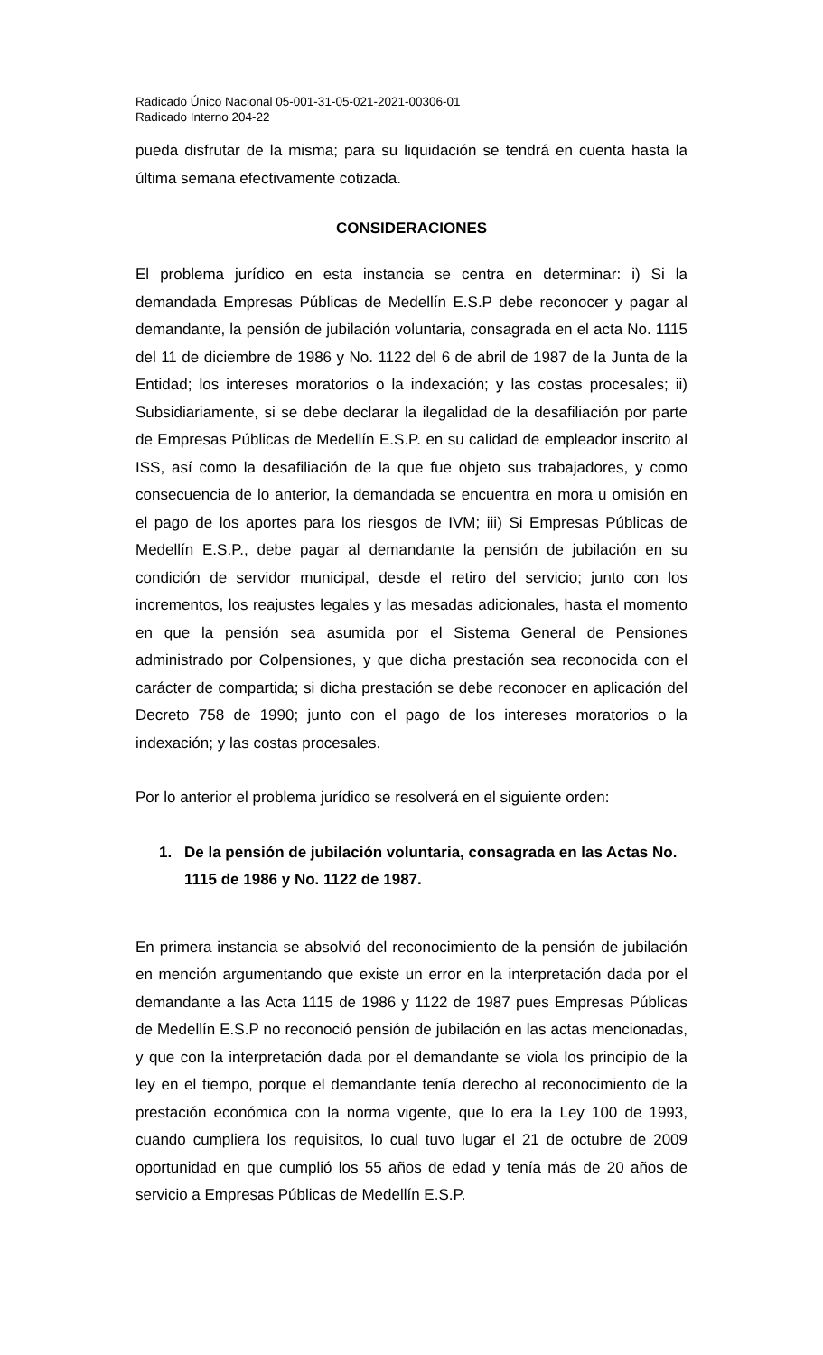Radicado Único Nacional 05-001-31-05-021-2021-00306-01
Radicado Interno 204-22
pueda disfrutar de la misma; para su liquidación se tendrá en cuenta hasta la última semana efectivamente cotizada.
CONSIDERACIONES
El problema jurídico en esta instancia se centra en determinar: i) Si la demandada Empresas Públicas de Medellín E.S.P debe reconocer y pagar al demandante, la pensión de jubilación voluntaria, consagrada en el acta No. 1115 del 11 de diciembre de 1986 y No. 1122 del 6 de abril de 1987 de la Junta de la Entidad; los intereses moratorios o la indexación; y las costas procesales; ii) Subsidiariamente, si se debe declarar la ilegalidad de la desafiliación por parte de Empresas Públicas de Medellín E.S.P. en su calidad de empleador inscrito al ISS, así como la desafiliación de la que fue objeto sus trabajadores, y como consecuencia de lo anterior, la demandada se encuentra en mora u omisión en el pago de los aportes para los riesgos de IVM; iii) Si Empresas Públicas de Medellín E.S.P., debe pagar al demandante la pensión de jubilación en su condición de servidor municipal, desde el retiro del servicio; junto con los incrementos, los reajustes legales y las mesadas adicionales, hasta el momento en que la pensión sea asumida por el Sistema General de Pensiones administrado por Colpensiones, y que dicha prestación sea reconocida con el carácter de compartida; si dicha prestación se debe reconocer en aplicación del Decreto 758 de 1990; junto con el pago de los intereses moratorios o la indexación; y las costas procesales.
Por lo anterior el problema jurídico se resolverá en el siguiente orden:
1. De la pensión de jubilación voluntaria, consagrada en las Actas No. 1115 de 1986 y No. 1122 de 1987.
En primera instancia se absolvió del reconocimiento de la pensión de jubilación en mención argumentando que existe un error en la interpretación dada por el demandante a las Acta 1115 de 1986 y 1122 de 1987 pues Empresas Públicas de Medellín E.S.P no reconoció pensión de jubilación en las actas mencionadas, y que con la interpretación dada por el demandante se viola los principio de la ley en el tiempo, porque el demandante tenía derecho al reconocimiento de la prestación económica con la norma vigente, que lo era la Ley 100 de 1993, cuando cumpliera los requisitos, lo cual tuvo lugar el 21 de octubre de 2009 oportunidad en que cumplió los 55 años de edad y tenía más de 20 años de servicio a Empresas Públicas de Medellín E.S.P.